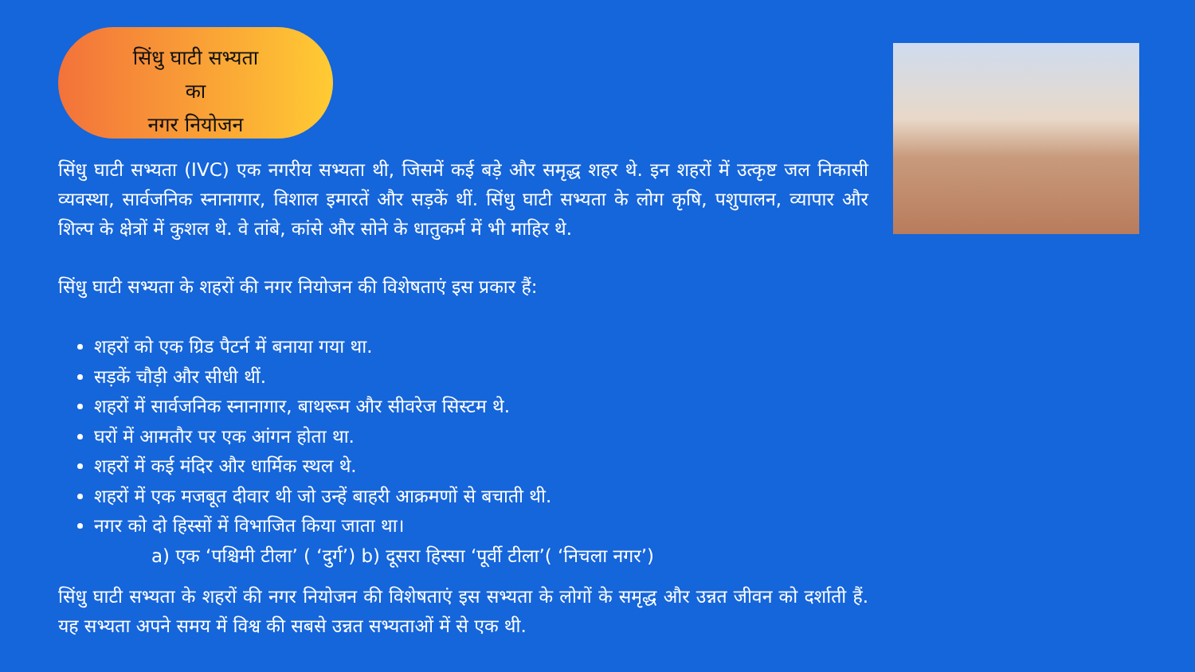सिंधु घाटी सभ्यता
का
नगर नियोजन
सिंधु घाटी सभ्यता (IVC) एक नगरीय सभ्यता थी, जिसमें कई बड़े और समृद्ध शहर थे. इन शहरों में उत्कृष्ट जल निकासी व्यवस्था, सार्वजनिक स्नानागार, विशाल इमारतें और सड़कें थीं. सिंधु घाटी सभ्यता के लोग कृषि, पशुपालन, व्यापार और शिल्प के क्षेत्रों में कुशल थे. वे तांबे, कांसे और सोने के धातुकर्म में भी माहिर थे.
सिंधु घाटी सभ्यता के शहरों की नगर नियोजन की विशेषताएं इस प्रकार हैं:
शहरों को एक ग्रिड पैटर्न में बनाया गया था.
सड़कें चौड़ी और सीधी थीं.
शहरों में सार्वजनिक स्नानागार, बाथरूम और सीवरेज सिस्टम थे.
घरों में आमतौर पर एक आंगन होता था.
शहरों में कई मंदिर और धार्मिक स्थल थे.
शहरों में एक मजबूत दीवार थी जो उन्हें बाहरी आक्रमणों से बचाती थी.
नगर को दो हिस्सों में विभाजित किया जाता था।
a) एक ‘पश्चिमी टीला’ ( ‘दुर्ग’) b) दूसरा हिस्सा ‘पूर्वी टीला’( ‘निचला नगर’)
सिंधु घाटी सभ्यता के शहरों की नगर नियोजन की विशेषताएं इस सभ्यता के लोगों के समृद्ध और उन्नत जीवन को दर्शाती हैं. यह सभ्यता अपने समय में विश्व की सबसे उन्नत सभ्यताओं में से एक थी.